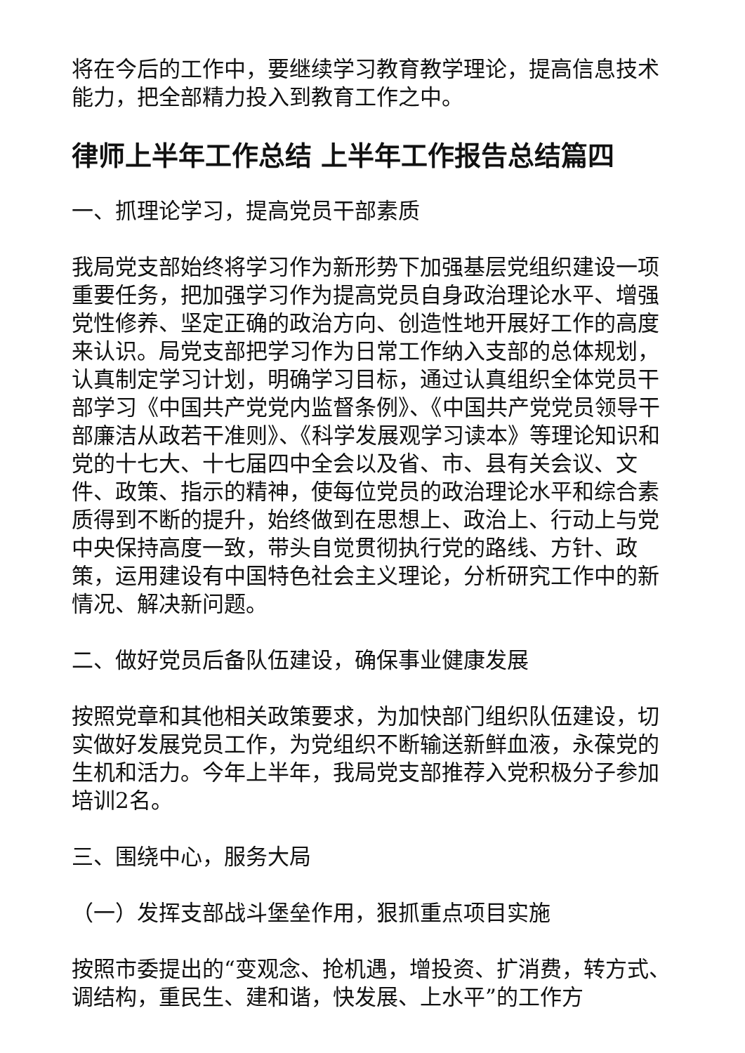将在今后的工作中，要继续学习教育教学理论，提高信息技术能力，把全部精力投入到教育工作之中。
律师上半年工作总结 上半年工作报告总结篇四
一、抓理论学习，提高党员干部素质
我局党支部始终将学习作为新形势下加强基层党组织建设一项重要任务，把加强学习作为提高党员自身政治理论水平、增强党性修养、坚定正确的政治方向、创造性地开展好工作的高度来认识。局党支部把学习作为日常工作纳入支部的总体规划，认真制定学习计划，明确学习目标，通过认真组织全体党员干部学习《中国共产党党内监督条例》、《中国共产党党员领导干部廉洁从政若干准则》、《科学发展观学习读本》等理论知识和党的十七大、十七届四中全会以及省、市、县有关会议、文件、政策、指示的精神，使每位党员的政治理论水平和综合素质得到不断的提升，始终做到在思想上、政治上、行动上与党中央保持高度一致，带头自觉贯彻执行党的路线、方针、政策，运用建设有中国特色社会主义理论，分析研究工作中的新情况、解决新问题。
二、做好党员后备队伍建设，确保事业健康发展
按照党章和其他相关政策要求，为加快部门组织队伍建设，切实做好发展党员工作，为党组织不断输送新鲜血液，永葆党的生机和活力。今年上半年，我局党支部推荐入党积极分子参加培训2名。
三、围绕中心，服务大局
（一）发挥支部战斗堡垒作用，狠抓重点项目实施
按照市委提出的“变观念、抢机遇，增投资、扩消费，转方式、调结构，重民生、建和谐，快发展、上水平”的工作方